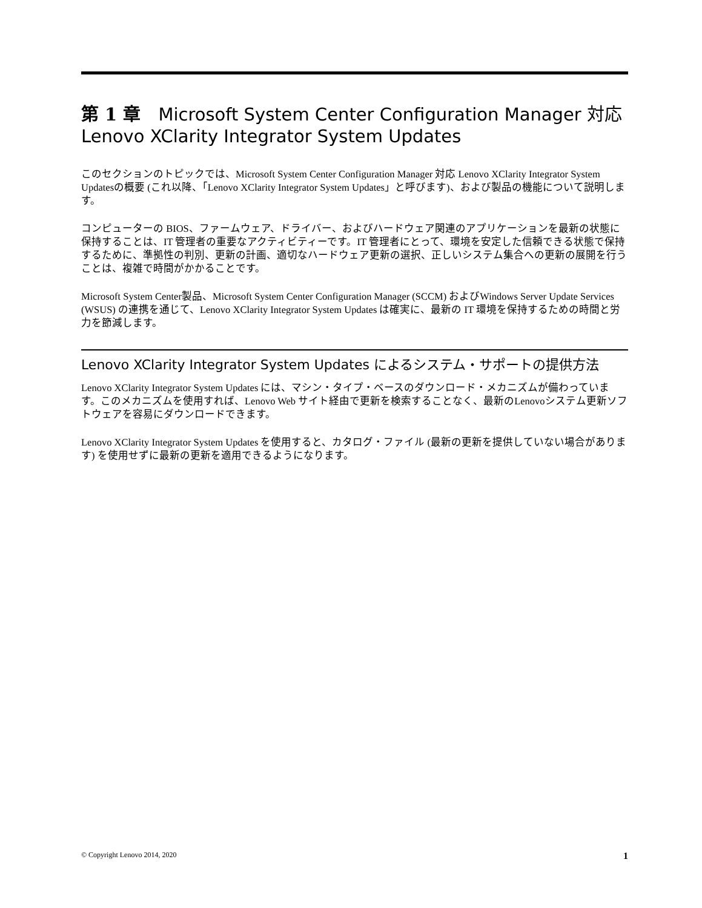第 1 章　Microsoft System Center Configuration Manager 対応 Lenovo XClarity Integrator System Updates
このセクションのトピックでは、Microsoft System Center Configuration Manager 対応 Lenovo XClarity Integrator System Updatesの概要 (これ以降、「Lenovo XClarity Integrator System Updates」と呼びます)、および製品の機能について説明します。
コンピューターの BIOS、ファームウェア、ドライバー、およびハードウェア関連のアプリケーションを最新の状態に保持することは、IT 管理者の重要なアクティビティーです。IT 管理者にとって、環境を安定した信頼できる状態で保持するために、準拠性の判別、更新の計画、適切なハードウェア更新の選択、正しいシステム集合への更新の展開を行うことは、複雑で時間がかかることです。
Microsoft System Center製品、Microsoft System Center Configuration Manager (SCCM) およびWindows Server Update Services (WSUS) の連携を通じて、Lenovo XClarity Integrator System Updates は確実に、最新の IT 環境を保持するための時間と労力を節減します。
Lenovo XClarity Integrator System Updates によるシステム・サポートの提供方法
Lenovo XClarity Integrator System Updates には、マシン・タイプ・ベースのダウンロード・メカニズムが備わっています。このメカニズムを使用すれば、Lenovo Web サイト経由で更新を検索することなく、最新のLenovoシステム更新ソフトウェアを容易にダウンロードできます。
Lenovo XClarity Integrator System Updates を使用すると、カタログ・ファイル (最新の更新を提供していない場合があります) を使用せずに最新の更新を適用できるようになります。
© Copyright Lenovo 2014, 2020 1